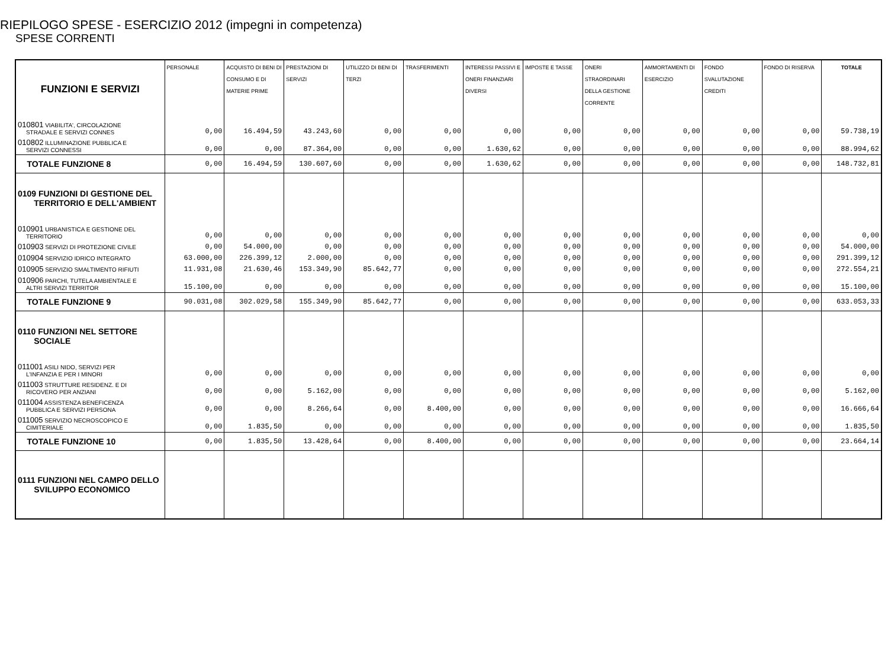RIEPILOGO SPESE - ESERCIZIO 2012 (impegni in competenza)
SPESE CORRENTI
| FUNZIONI E SERVIZI | PERSONALE | ACQUISTO DI BENI DI CONSUMO E DI MATERIE PRIME | PRESTAZIONI DI SERVIZI | UTILIZZO DI BENI DI TERZI | TRASFERIMENTI | INTERESSI PASSIVI E ONERI FINANZIARI DIVERSI | IMPOSTE E TASSE | ONERI STRAORDINARI DELLA GESTIONE CORRENTE | AMMORTAMENTI DI ESERCIZIO | FONDO SVALUTAZIONE CREDITI | FONDO DI RISERVA | TOTALE |
| --- | --- | --- | --- | --- | --- | --- | --- | --- | --- | --- | --- | --- |
| 010801 VIABILITA', CIRCOLAZIONE STRADALE E SERVIZI CONNES | 0,00 | 16.494,59 | 43.243,60 | 0,00 | 0,00 | 0,00 | 0,00 | 0,00 | 0,00 | 0,00 | 0,00 | 59.738,19 |
| 010802 ILLUMINAZIONE PUBBLICA E SERVIZI CONNESSI | 0,00 | 0,00 | 87.364,00 | 0,00 | 0,00 | 1.630,62 | 0,00 | 0,00 | 0,00 | 0,00 | 0,00 | 88.994,62 |
| TOTALE FUNZIONE 8 | 0,00 | 16.494,59 | 130.607,60 | 0,00 | 0,00 | 1.630,62 | 0,00 | 0,00 | 0,00 | 0,00 | 0,00 | 148.732,81 |
| 0109 FUNZIONI DI GESTIONE DEL TERRITORIO E DELL'AMBIENT | | | | | | | | | | | | |
| 010901 URBANISTICA E GESTIONE DEL TERRITORIO | 0,00 | 0,00 | 0,00 | 0,00 | 0,00 | 0,00 | 0,00 | 0,00 | 0,00 | 0,00 | 0,00 | 0,00 |
| 010903 SERVIZI DI PROTEZIONE CIVILE | 0,00 | 54.000,00 | 0,00 | 0,00 | 0,00 | 0,00 | 0,00 | 0,00 | 0,00 | 0,00 | 0,00 | 54.000,00 |
| 010904 SERVIZIO IDRICO INTEGRATO | 63.000,00 | 226.399,12 | 2.000,00 | 0,00 | 0,00 | 0,00 | 0,00 | 0,00 | 0,00 | 0,00 | 0,00 | 291.399,12 |
| 010905 SERVIZIO SMALTIMENTO RIFIUTI | 11.931,08 | 21.630,46 | 153.349,90 | 85.642,77 | 0,00 | 0,00 | 0,00 | 0,00 | 0,00 | 0,00 | 0,00 | 272.554,21 |
| 010906 PARCHI, TUTELA AMBIENTALE E ALTRI SERVIZI TERRITOR | 15.100,00 | 0,00 | 0,00 | 0,00 | 0,00 | 0,00 | 0,00 | 0,00 | 0,00 | 0,00 | 0,00 | 15.100,00 |
| TOTALE FUNZIONE 9 | 90.031,08 | 302.029,58 | 155.349,90 | 85.642,77 | 0,00 | 0,00 | 0,00 | 0,00 | 0,00 | 0,00 | 0,00 | 633.053,33 |
| 0110 FUNZIONI NEL SETTORE SOCIALE | | | | | | | | | | | | |
| 011001 ASILI NIDO, SERVIZI PER L'INFANZIA E PER I MINORI | 0,00 | 0,00 | 0,00 | 0,00 | 0,00 | 0,00 | 0,00 | 0,00 | 0,00 | 0,00 | 0,00 | 0,00 |
| 011003 STRUTTURE RESIDENZ. E DI RICOVERO PER ANZIANI | 0,00 | 0,00 | 5.162,00 | 0,00 | 0,00 | 0,00 | 0,00 | 0,00 | 0,00 | 0,00 | 0,00 | 5.162,00 |
| 011004 ASSISTENZA BENEFICENZA PUBBLICA E SERVIZI PERSONA | 0,00 | 0,00 | 8.266,64 | 0,00 | 8.400,00 | 0,00 | 0,00 | 0,00 | 0,00 | 0,00 | 0,00 | 16.666,64 |
| 011005 SERVIZIO NECROSCOPICO E CIMITERIALE | 0,00 | 1.835,50 | 0,00 | 0,00 | 0,00 | 0,00 | 0,00 | 0,00 | 0,00 | 0,00 | 0,00 | 1.835,50 |
| TOTALE FUNZIONE 10 | 0,00 | 1.835,50 | 13.428,64 | 0,00 | 8.400,00 | 0,00 | 0,00 | 0,00 | 0,00 | 0,00 | 0,00 | 23.664,14 |
| 0111 FUNZIONI NEL CAMPO DELLO SVILUPPO ECONOMICO | | | | | | | | | | | | |